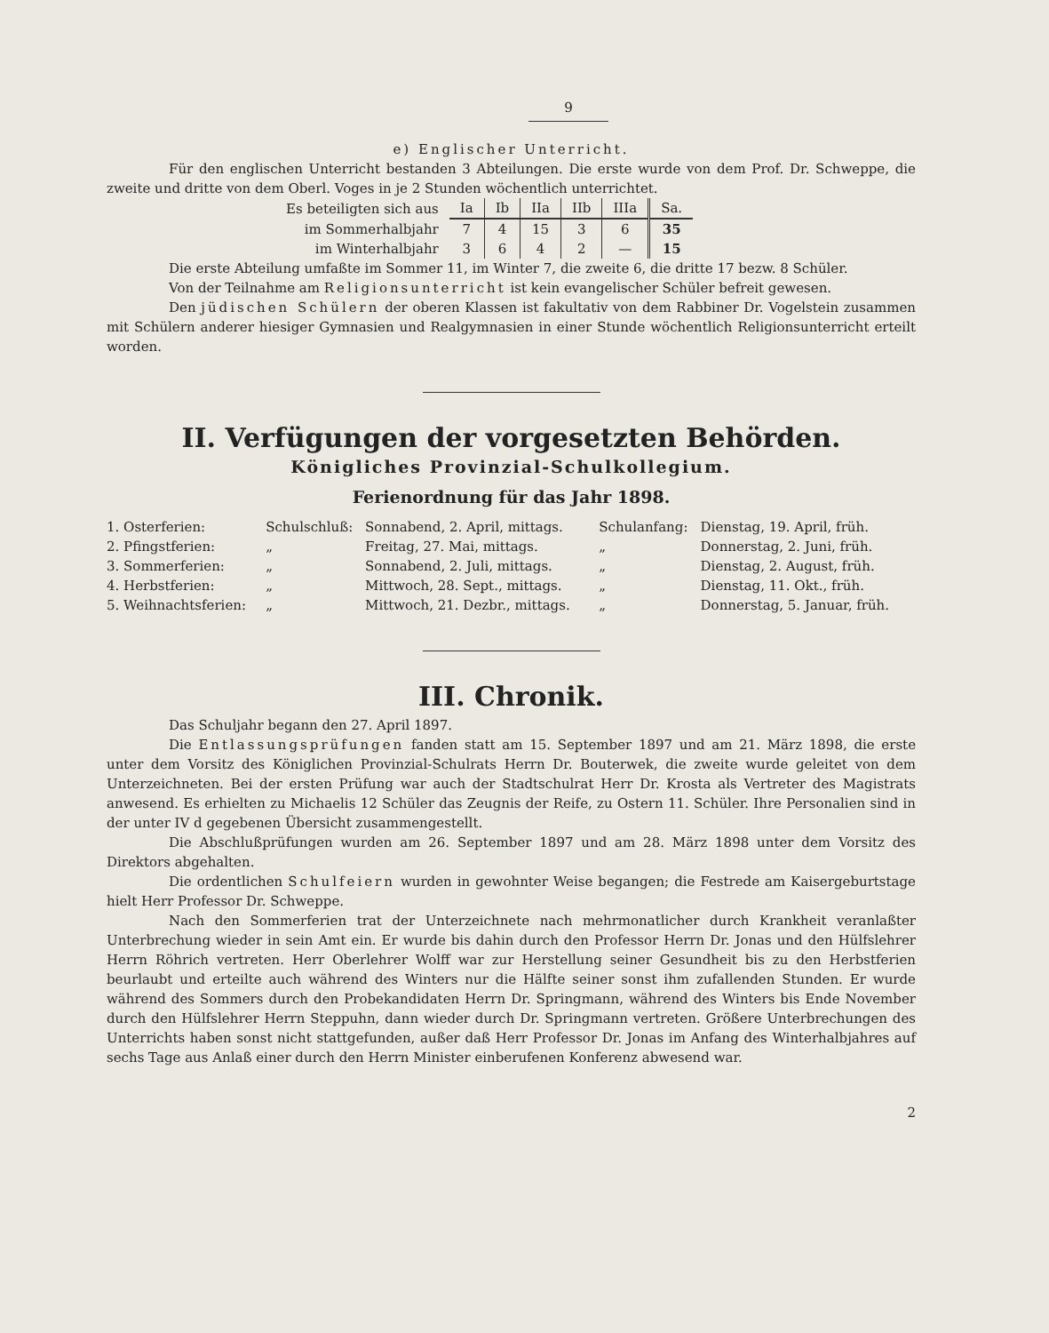9
e) Englischer Unterricht.
Für den englischen Unterricht bestanden 3 Abteilungen. Die erste wurde von dem Prof. Dr. Schweppe, die zweite und dritte von dem Oberl. Voges in je 2 Stunden wöchentlich unterrichtet.
| Es beteiligten sich aus | Ia | Ib | IIa | IIb | IIIa | Sa. |
| im Sommerhalbjahr | 7 | 4 | 15 | 3 | 6 | 35 |
| im Winterhalbjahr | 3 | 6 | 4 | 2 | — | 15 |
Die erste Abteilung umfaßte im Sommer 11, im Winter 7, die zweite 6, die dritte 17 bezw. 8 Schüler.
Von der Teilnahme am Religionsunterricht ist kein evangelischer Schüler befreit gewesen.
Den jüdischen Schülern der oberen Klassen ist fakultativ von dem Rabbiner Dr. Vogelstein zusammen mit Schülern anderer hiesiger Gymnasien und Realgymnasien in einer Stunde wöchentlich Religionsunterricht erteilt worden.
II. Verfügungen der vorgesetzten Behörden.
Königliches Provinzial-Schulkollegium.
Ferienordnung für das Jahr 1898.
| 1. Osterferien: | Schulschluß: | Sonnabend, 2. April, mittags. | Schulanfang: | Dienstag, 19. April, früh. |
| 2. Pfingstferien: | „ | Freitag, 27. Mai, mittags. | „ | Donnerstag, 2. Juni, früh. |
| 3. Sommerferien: | „ | Sonnabend, 2. Juli, mittags. | „ | Dienstag, 2. August, früh. |
| 4. Herbstferien: | „ | Mittwoch, 28. Sept., mittags. | „ | Dienstag, 11. Okt., früh. |
| 5. Weihnachtsferien: | „ | Mittwoch, 21. Dezbr., mittags. | „ | Donnerstag, 5. Januar, früh. |
III. Chronik.
Das Schuljahr begann den 27. April 1897.
Die Entlassungsprüfungen fanden statt am 15. September 1897 und am 21. März 1898, die erste unter dem Vorsitz des Königlichen Provinzial-Schulrats Herrn Dr. Bouterwek, die zweite wurde geleitet von dem Unterzeichneten. Bei der ersten Prüfung war auch der Stadtschulrat Herr Dr. Krosta als Vertreter des Magistrats anwesend. Es erhielten zu Michaelis 12 Schüler das Zeugnis der Reife, zu Ostern 11. Schüler. Ihre Personalien sind in der unter IV d gegebenen Übersicht zusammengestellt.
Die Abschlußprüfungen wurden am 26. September 1897 und am 28. März 1898 unter dem Vorsitz des Direktors abgehalten.
Die ordentlichen Schulfeiern wurden in gewohnter Weise begangen; die Festrede am Kaisergeburtstage hielt Herr Professor Dr. Schweppe.
Nach den Sommerferien trat der Unterzeichnete nach mehrmonatlicher durch Krankheit veranlaßter Unterbrechung wieder in sein Amt ein. Er wurde bis dahin durch den Professor Herrn Dr. Jonas und den Hülfslehrer Herrn Röhrich vertreten. Herr Oberlehrer Wolff war zur Herstellung seiner Gesundheit bis zu den Herbstferien beurlaubt und erteilte auch während des Winters nur die Hälfte seiner sonst ihm zufallenden Stunden. Er wurde während des Sommers durch den Probekandidaten Herrn Dr. Springmann, während des Winters bis Ende November durch den Hülfslehrer Herrn Steppuhn, dann wieder durch Dr. Springmann vertreten. Größere Unterbrechungen des Unterrichts haben sonst nicht stattgefunden, außer daß Herr Professor Dr. Jonas im Anfang des Winterhalbjahres auf sechs Tage aus Anlaß einer durch den Herrn Minister einberufenen Konferenz abwesend war.
2